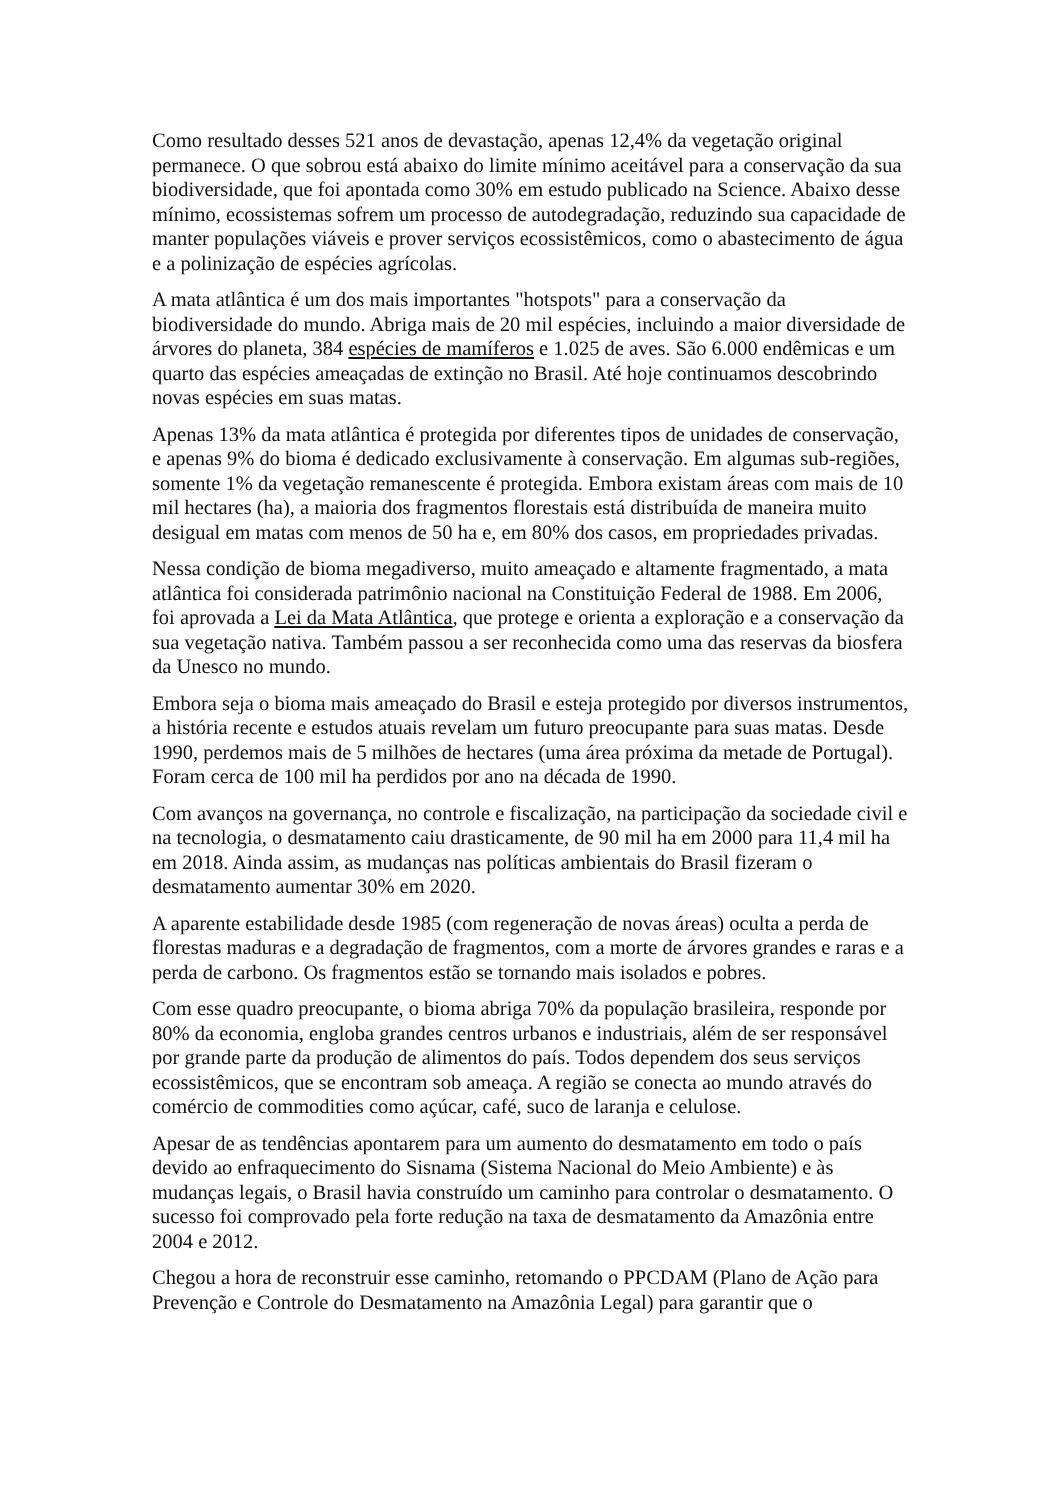Como resultado desses 521 anos de devastação, apenas 12,4% da vegetação original permanece. O que sobrou está abaixo do limite mínimo aceitável para a conservação da sua biodiversidade, que foi apontada como 30% em estudo publicado na Science. Abaixo desse mínimo, ecossistemas sofrem um processo de autodegradação, reduzindo sua capacidade de manter populações viáveis e prover serviços ecossistêmicos, como o abastecimento de água e a polinização de espécies agrícolas.
A mata atlântica é um dos mais importantes "hotspots" para a conservação da biodiversidade do mundo. Abriga mais de 20 mil espécies, incluindo a maior diversidade de árvores do planeta, 384 espécies de mamíferos e 1.025 de aves. São 6.000 endêmicas e um quarto das espécies ameaçadas de extinção no Brasil. Até hoje continuamos descobrindo novas espécies em suas matas.
Apenas 13% da mata atlântica é protegida por diferentes tipos de unidades de conservação, e apenas 9% do bioma é dedicado exclusivamente à conservação. Em algumas sub-regiões, somente 1% da vegetação remanescente é protegida. Embora existam áreas com mais de 10 mil hectares (ha), a maioria dos fragmentos florestais está distribuída de maneira muito desigual em matas com menos de 50 ha e, em 80% dos casos, em propriedades privadas.
Nessa condição de bioma megadiverso, muito ameaçado e altamente fragmentado, a mata atlântica foi considerada patrimônio nacional na Constituição Federal de 1988. Em 2006, foi aprovada a Lei da Mata Atlântica, que protege e orienta a exploração e a conservação da sua vegetação nativa. Também passou a ser reconhecida como uma das reservas da biosfera da Unesco no mundo.
Embora seja o bioma mais ameaçado do Brasil e esteja protegido por diversos instrumentos, a história recente e estudos atuais revelam um futuro preocupante para suas matas. Desde 1990, perdemos mais de 5 milhões de hectares (uma área próxima da metade de Portugal). Foram cerca de 100 mil ha perdidos por ano na década de 1990.
Com avanços na governança, no controle e fiscalização, na participação da sociedade civil e na tecnologia, o desmatamento caiu drasticamente, de 90 mil ha em 2000 para 11,4 mil ha em 2018. Ainda assim, as mudanças nas políticas ambientais do Brasil fizeram o desmatamento aumentar 30% em 2020.
A aparente estabilidade desde 1985 (com regeneração de novas áreas) oculta a perda de florestas maduras e a degradação de fragmentos, com a morte de árvores grandes e raras e a perda de carbono. Os fragmentos estão se tornando mais isolados e pobres.
Com esse quadro preocupante, o bioma abriga 70% da população brasileira, responde por 80% da economia, engloba grandes centros urbanos e industriais, além de ser responsável por grande parte da produção de alimentos do país. Todos dependem dos seus serviços ecossistêmicos, que se encontram sob ameaça. A região se conecta ao mundo através do comércio de commodities como açúcar, café, suco de laranja e celulose.
Apesar de as tendências apontarem para um aumento do desmatamento em todo o país devido ao enfraquecimento do Sisnama (Sistema Nacional do Meio Ambiente) e às mudanças legais, o Brasil havia construído um caminho para controlar o desmatamento. O sucesso foi comprovado pela forte redução na taxa de desmatamento da Amazônia entre 2004 e 2012.
Chegou a hora de reconstruir esse caminho, retomando o PPCDAM (Plano de Ação para Prevenção e Controle do Desmatamento na Amazônia Legal) para garantir que o